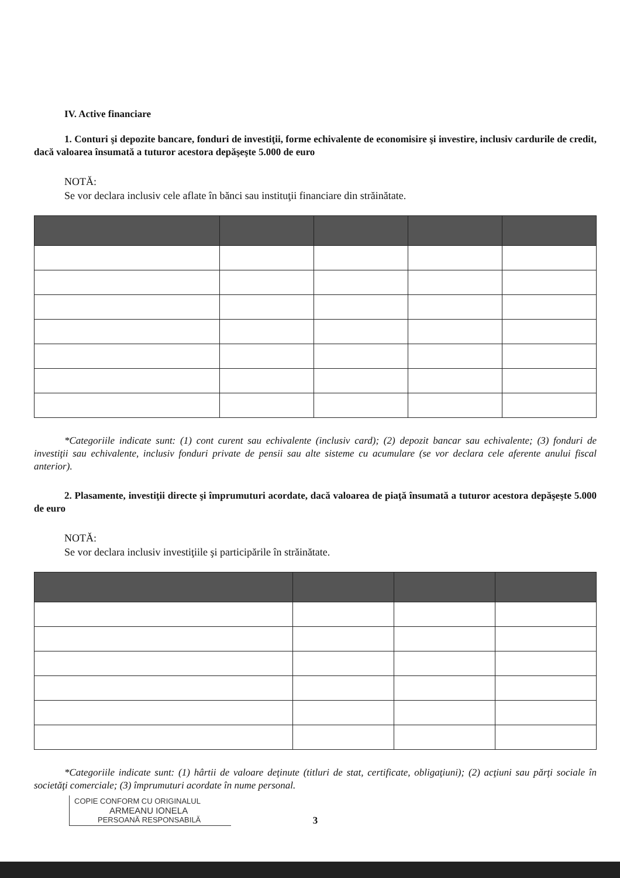IV. Active financiare
1. Conturi şi depozite bancare, fonduri de investiţii, forme echivalente de economisire şi investire, inclusiv cardurile de credit, dacă valoarea însumată a tuturor acestora depăşeşte 5.000 de euro
NOTĂ:
Se vor declara inclusiv cele aflate în bănci sau instituţii financiare din străinătate.
*Categoriile indicate sunt: (1) cont curent sau echivalente (inclusiv card); (2) depozit bancar sau echivalente; (3) fonduri de investiţii sau echivalente, inclusiv fonduri private de pensii sau alte sisteme cu acumulare (se vor declara cele aferente anului fiscal anterior).
2. Plasamente, investiţii directe şi împrumuturi acordate, dacă valoarea de piaţă însumată a tuturor acestora depăşeşte 5.000 de euro
NOTĂ:
Se vor declara inclusiv investiţiile şi participările în străinătate.
*Categoriile indicate sunt: (1) hârtii de valoare deţinute (titluri de stat, certificate, obligaţiuni); (2) acţiuni sau părţi sociale în societăţi comerciale; (3) împrumuturi acordate în nume personal.
COPIE CONFORM CU ORIGINALUL
ARMEANU IONELA
PERSOANĂ RESPONSABILĂ
3